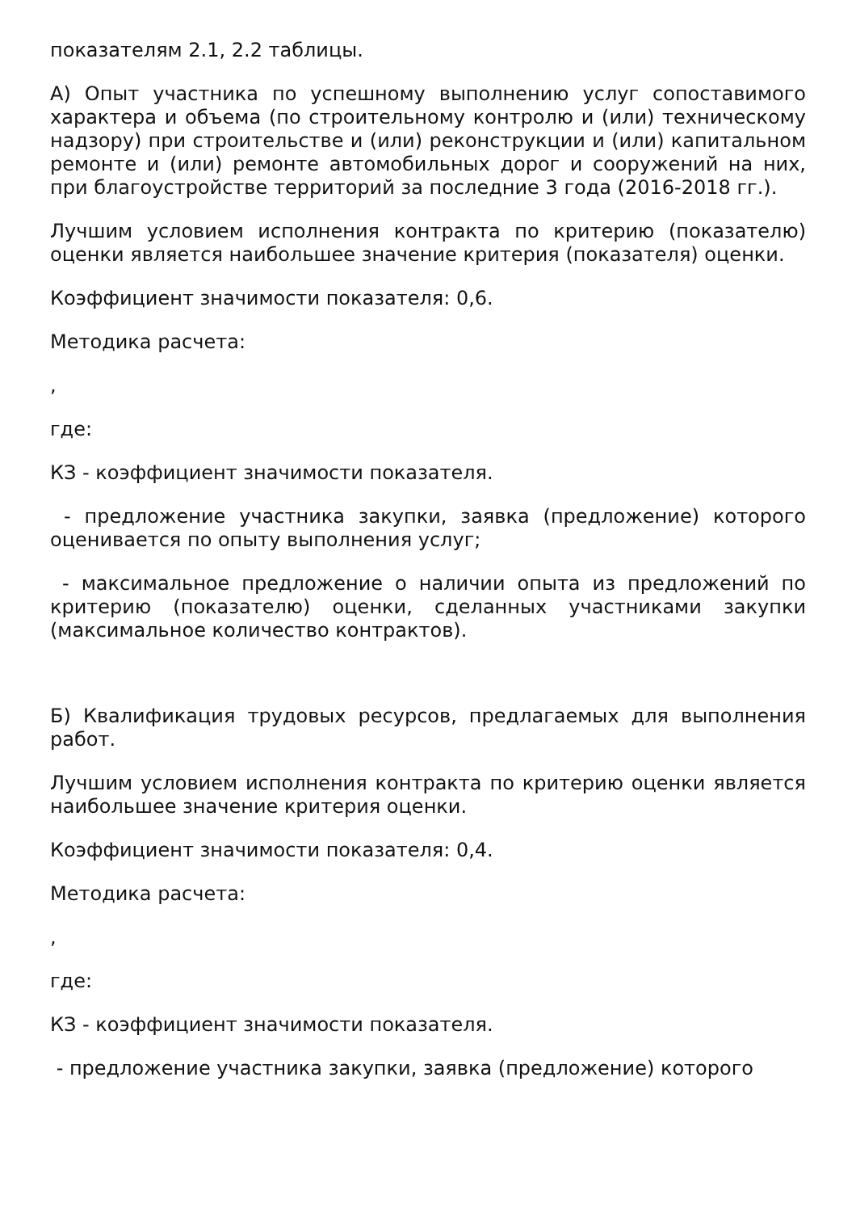показателям 2.1, 2.2 таблицы.
А) Опыт участника по успешному выполнению услуг сопоставимого характера и объема (по строительному контролю и (или) техническому надзору) при строительстве и (или) реконструкции и (или) капитальном ремонте и (или) ремонте автомобильных дорог и сооружений на них, при благоустройстве территорий за последние 3 года (2016-2018 гг.).
Лучшим условием исполнения контракта по критерию (показателю) оценки является наибольшее значение критерия (показателя) оценки.
Коэффициент значимости показателя: 0,6.
Методика расчета:
,
где:
КЗ - коэффициент значимости показателя.
- предложение участника закупки, заявка (предложение) которого оценивается по опыту выполнения услуг;
- максимальное предложение о наличии опыта из предложений по критерию (показателю) оценки, сделанных участниками закупки (максимальное количество контрактов).
Б) Квалификация трудовых ресурсов, предлагаемых для выполнения работ.
Лучшим условием исполнения контракта по критерию оценки является наибольшее значение критерия оценки.
Коэффициент значимости показателя: 0,4.
Методика расчета:
,
где:
КЗ - коэффициент значимости показателя.
- предложение участника закупки, заявка (предложение) которого